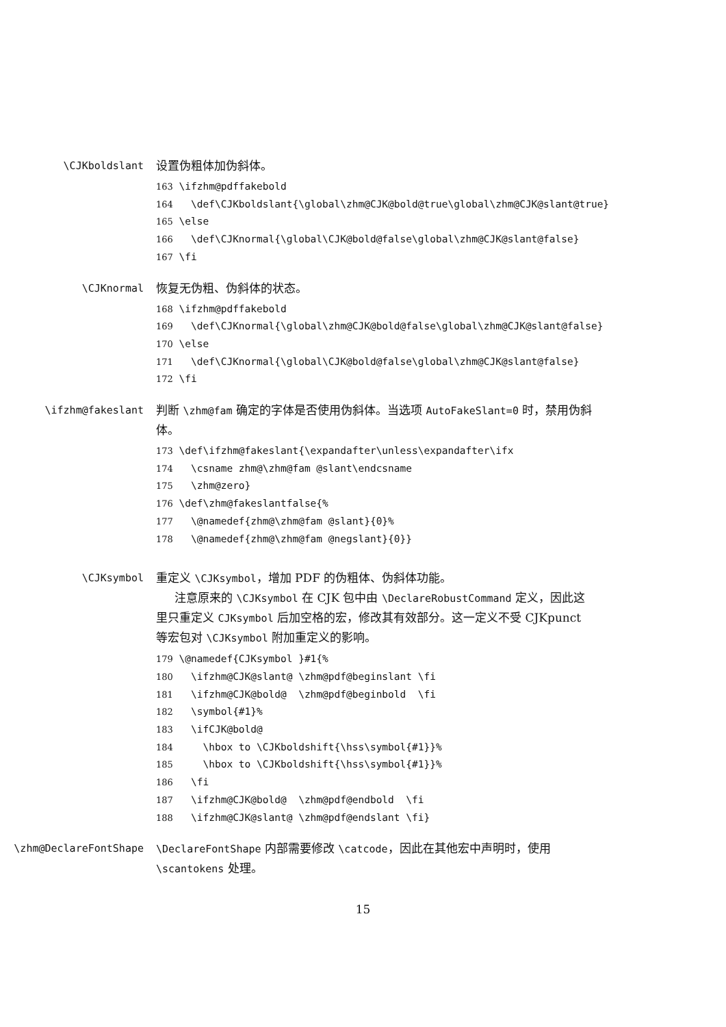\CJKboldslant 设置伪粗体加伪斜体。
163 \ifzhm@pdffakebold 164 \def\CJKboldslant{\global\zhm@CJK@bold@true\global\zhm@CJK@slant@true} 165 \else 166 \def\CJKnormal{\global\CJK@bold@false\global\zhm@CJK@slant@false} 167 \fi
\CJKnormal 恢复无伪粗、伪斜体的状态。
168 \ifzhm@pdffakebold 169 \def\CJKnormal{\global\zhm@CJK@bold@false\global\zhm@CJK@slant@false} 170 \else 171 \def\CJKnormal{\global\CJK@bold@false\global\zhm@CJK@slant@false} 172 \fi
\ifzhm@fakeslant 判断 \zhm@fam 确定的字体是否使用伪斜体。当选项 AutoFakeSlant=0 时，禁用伪斜体。
173 \def\ifzhm@fakeslant{\expandafter\unless\expandafter\ifx 174 \csname zhm@\zhm@fam @slant\endcsname 175 \zhm@zero} 176 \def\zhm@fakeslantfalse{% 177 \@namedef{zhm@\zhm@fam @slant}{0}% 178 \@namedef{zhm@\zhm@fam @negslant}{0}}
\CJKsymbol 重定义 \CJKsymbol，增加 PDF 的伪粗体、伪斜体功能。
注意原来的 \CJKsymbol 在 CJK 包中由 \DeclareRobustCommand 定义，因此这里只重定义 CJKsymbol 后加空格的宏，修改其有效部分。这一定义不受 CJKpunct 等宏包对 \CJKsymbol 附加重定义的影响。
179 \@namedef{CJKsymbol }#1{% 180 \ifzhm@CJK@slant@ \zhm@pdf@beginslant \fi 181 \ifzhm@CJK@bold@ \zhm@pdf@beginbold \fi 182 \symbol{#1}% 183 \ifCJK@bold@ 184 \hbox to \CJKboldshift{\hss\symbol{#1}}% 185 \hbox to \CJKboldshift{\hss\symbol{#1}}% 186 \fi 187 \ifzhm@CJK@bold@ \zhm@pdf@endbold \fi 188 \ifzhm@CJK@slant@ \zhm@pdf@endslant \fi}
\zhm@DeclareFontShape \DeclareFontShape 内部需要修改 \catcode，因此在其他宏中声明时，使用 \scantokens 处理。
15